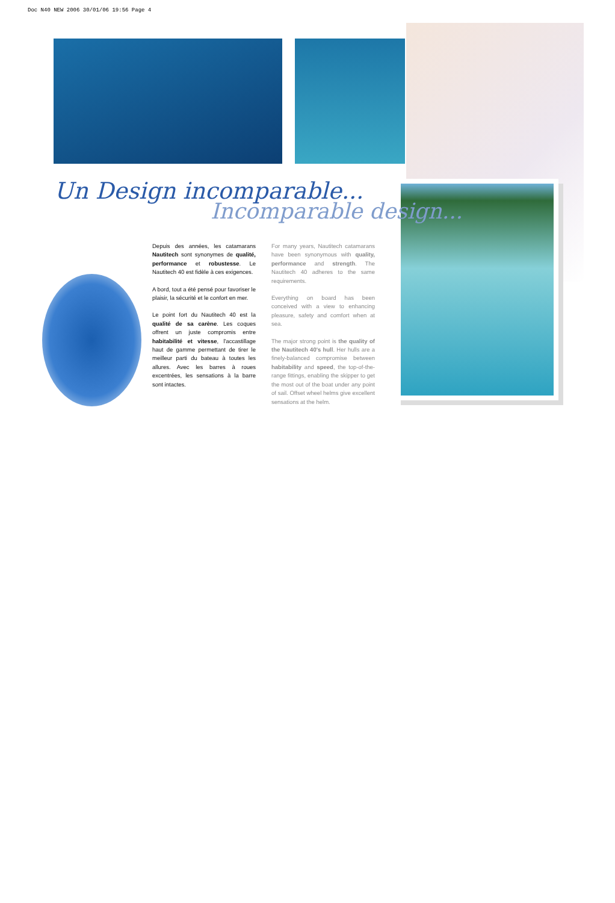Doc N40 NEW 2006 30/01/06 19:56 Page 4
Un Design incomparable...
Incomparable design...
Depuis des années, les catamarans Nautitech sont synonymes de qualité, performance et robustesse. Le Nautitech 40 est fidèle à ces exigences.
A bord, tout a été pensé pour favoriser le plaisir, la sécurité et le confort en mer.
Le point fort du Nautitech 40 est la qualité de sa carène. Les coques offrent un juste compromis entre habitabilité et vitesse, l'accastillage haut de gamme permettant de tirer le meilleur parti du bateau à toutes les allures. Avec les barres à roues excentrées, les sensations à la barre sont intactes.
For many years, Nautitech catamarans have been synonymous with quality, performance and strength. The Nautitech 40 adheres to the same requirements.
Everything on board has been conceived with a view to enhancing pleasure, safety and comfort when at sea.
The major strong point is the quality of the Nautitech 40's hull. Her hulls are a finely-balanced compromise between habitability and speed, the top-of-the-range fittings, enabling the skipper to get the most out of the boat under any point of sail. Offset wheel helms give excellent sensations at the helm.